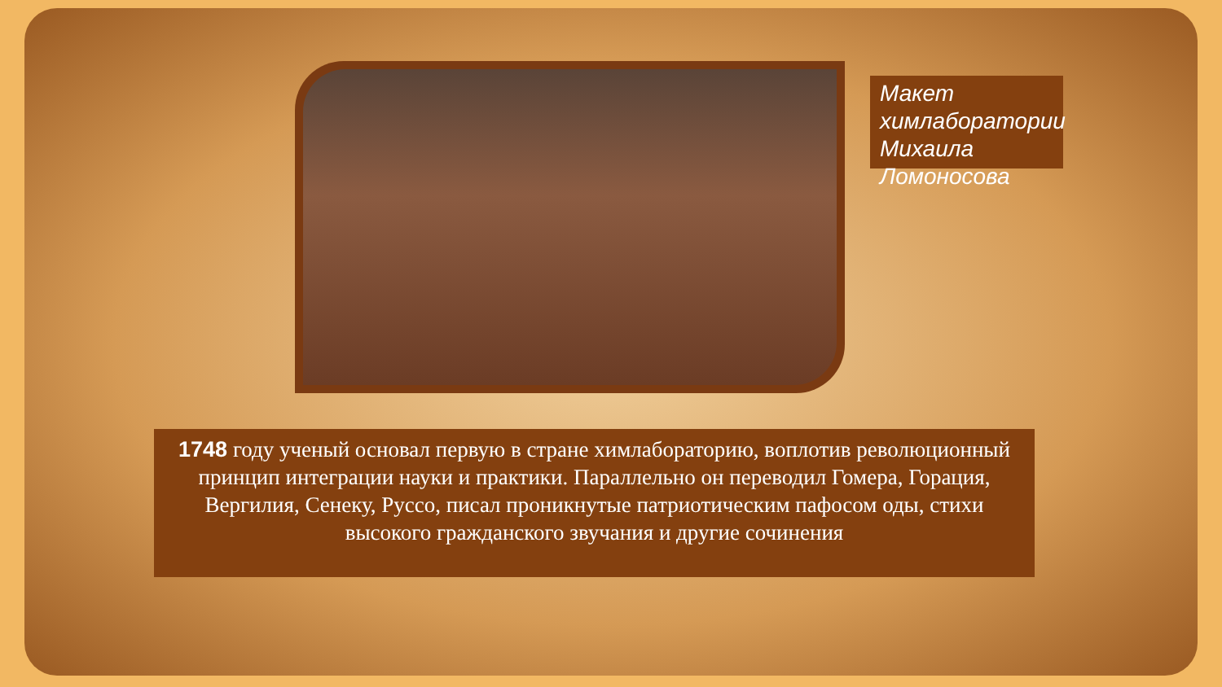Макет химлаборатории Михаила Ломоносова
1748 году ученый основал первую в стране химлабораторию, воплотив революционный принцип интеграции науки и практики. Параллельно он переводил Гомера, Горация, Вергилия, Сенеку, Руссо, писал проникнутые патриотическим пафосом оды, стихи высокого гражданского звучания и другие сочинения